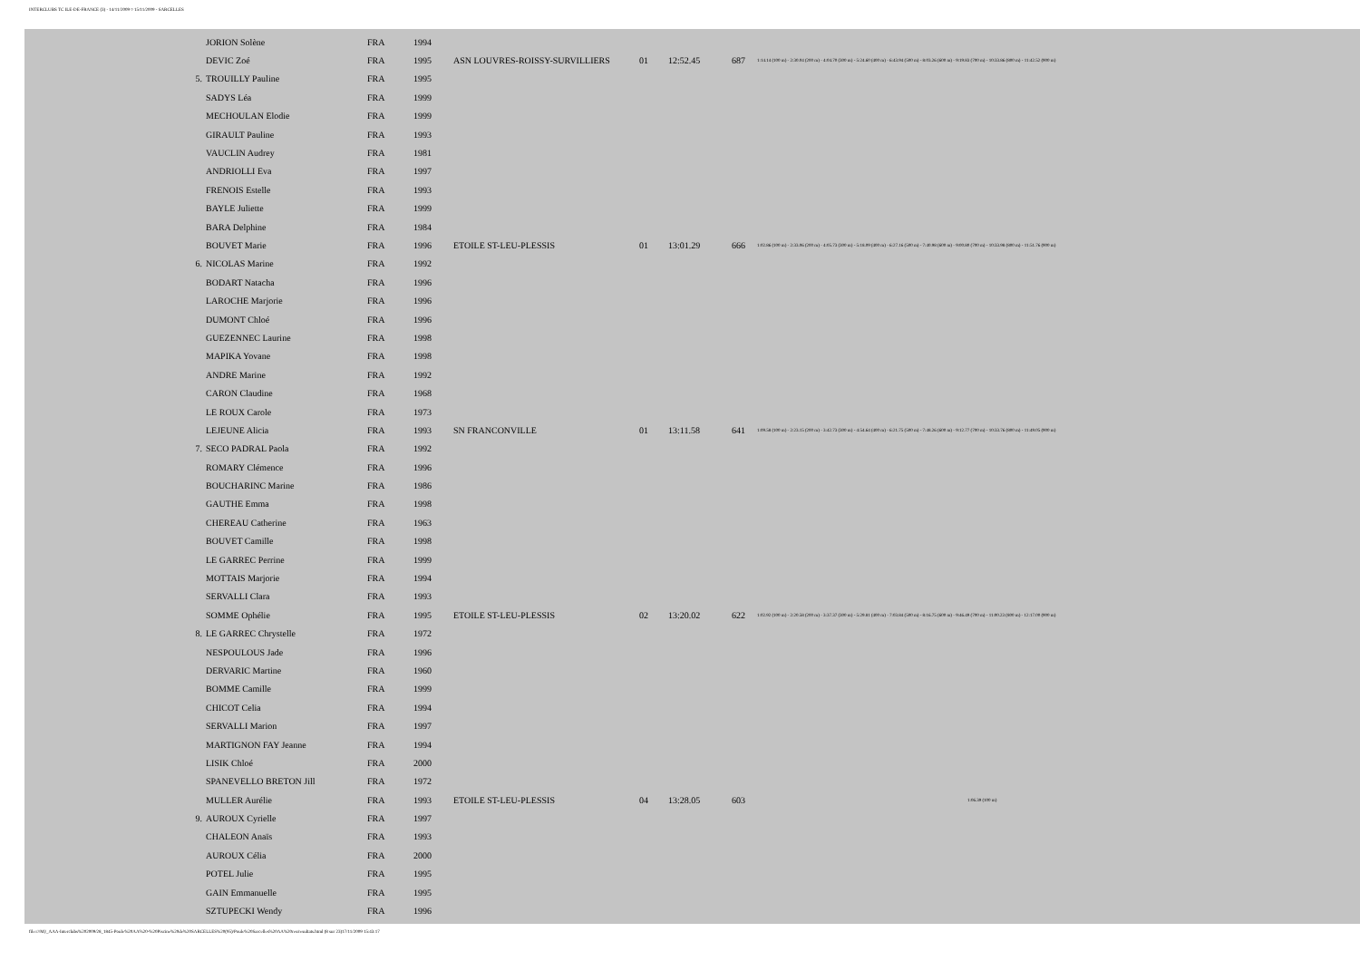INTERCLUBS TC ILE-DE-FRANCE (3) - 14/11/2009 ¤ 15/11/2009 - SARCELLES
| | JORION Solène | FRA | 1994 | | | | | |
| | DEVIC Zoé | FRA | 1995 | ASN LOUVRES-ROISSY-SURVILLIERS | 01 | 12:52.45 | 687 | 1:14.14 (100 m) - 2:30.04 (200 m) - 4:04.70 (300 m) - 5:24.60 (400 m) - 6:43.94 (500 m) - 8:03.26 (600 m) - 9:19.83 (700 m) - 10:33.86 (800 m) - 11:42.52 (900 m) |
| 5. | TROUILLY Pauline | FRA | 1995 | | | | | |
| | SADYS Léa | FRA | 1999 | | | | | |
| | MECHOULAN Elodie | FRA | 1999 | | | | | |
| | GIRAULT Pauline | FRA | 1993 | | | | | |
| | VAUCLIN Audrey | FRA | 1981 | | | | | |
| | ANDRIOLLI Eva | FRA | 1997 | | | | | |
| | FRENOIS Estelle | FRA | 1993 | | | | | |
| | BAYLE Juliette | FRA | 1999 | | | | | |
| | BARA Delphine | FRA | 1984 | | | | | |
| | BOUVET Marie | FRA | 1996 | ETOILE ST-LEU-PLESSIS | 01 | 13:01.29 | 666 | 1:02.86 (100 m) - 2:33.06 (200 m) - 4:05.73 (300 m) - 5:18.09 (400 m) - 6:27.16 (500 m) - 7:40.98 (600 m) - 9:00.80 (700 m) - 10:33.98 (800 m) - 11:51.76 (900 m) |
| 6. | NICOLAS Marine | FRA | 1992 | | | | | |
| | BODART Natacha | FRA | 1996 | | | | | |
| | LAROCHE Marjorie | FRA | 1996 | | | | | |
| | DUMONT Chloé | FRA | 1996 | | | | | |
| | GUEZENNEC Laurine | FRA | 1998 | | | | | |
| | MAPIKA Yovane | FRA | 1998 | | | | | |
| | ANDRE Marine | FRA | 1992 | | | | | |
| | CARON Claudine | FRA | 1968 | | | | | |
| | LE ROUX Carole | FRA | 1973 | | | | | |
| | LEJEUNE Alicia | FRA | 1993 | SN FRANCONVILLE | 01 | 13:11.58 | 641 | 1:09.58 (100 m) - 2:23.15 (200 m) - 3:42.73 (300 m) - 4:54.64 (400 m) - 6:21.75 (500 m) - 7:48.26 (600 m) - 9:12.77 (700 m) - 10:33.76 (800 m) - 11:49.05 (900 m) |
| 7. | SECO PADRAL Paola | FRA | 1992 | | | | | |
| | ROMARY Clémence | FRA | 1996 | | | | | |
| | BOUCHARINC Marine | FRA | 1986 | | | | | |
| | GAUTHE Emma | FRA | 1998 | | | | | |
| | CHEREAU Catherine | FRA | 1963 | | | | | |
| | BOUVET Camille | FRA | 1998 | | | | | |
| | LE GARREC Perrine | FRA | 1999 | | | | | |
| | MOTTAIS Marjorie | FRA | 1994 | | | | | |
| | SERVALLI Clara | FRA | 1993 | | | | | |
| | SOMME Ophélie | FRA | 1995 | ETOILE ST-LEU-PLESSIS | 02 | 13:20.02 | 622 | 1:02.92 (100 m) - 2:20.58 (200 m) - 3:37.37 (300 m) - 5:29.81 (400 m) - 7:03.84 (500 m) - 8:16.75 (600 m) - 9:46.49 (700 m) - 11:00.23 (800 m) - 12:17.00 (900 m) |
| 8. | LE GARREC Chrystelle | FRA | 1972 | | | | | |
| | NESPOULOUS Jade | FRA | 1996 | | | | | |
| | DERVARIC Martine | FRA | 1960 | | | | | |
| | BOMME Camille | FRA | 1999 | | | | | |
| | CHICOT Celia | FRA | 1994 | | | | | |
| | SERVALLI Marion | FRA | 1997 | | | | | |
| | MARTIGNON FAY Jeanne | FRA | 1994 | | | | | |
| | LISIK Chloé | FRA | 2000 | | | | | |
| | SPANEVELLO BRETON Jill | FRA | 1972 | | | | | |
| | MULLER Aurélie | FRA | 1993 | ETOILE ST-LEU-PLESSIS | 04 | 13:28.05 | 603 | 1:06.39 (100 m) |
| 9. | AUROUX Cyrielle | FRA | 1997 | | | | | |
| | CHALEON Anaïs | FRA | 1993 | | | | | |
| | AUROUX Célia | FRA | 2000 | | | | | |
| | POTEL Julie | FRA | 1995 | | | | | |
| | GAIN Emmanuelle | FRA | 1995 | | | | | |
| | SZTUPECKI Wendy | FRA | 1996 | | | | | |
file:///M|/_AAA-Interclubs%202009/28_1845-Poule%20AA%20-%20Piscine%20de%20SARCELLES%20(95)/Poule%20Sarcelles%20AA%20res/resultats.html (8 sur 23)17/11/2009 15:43:17